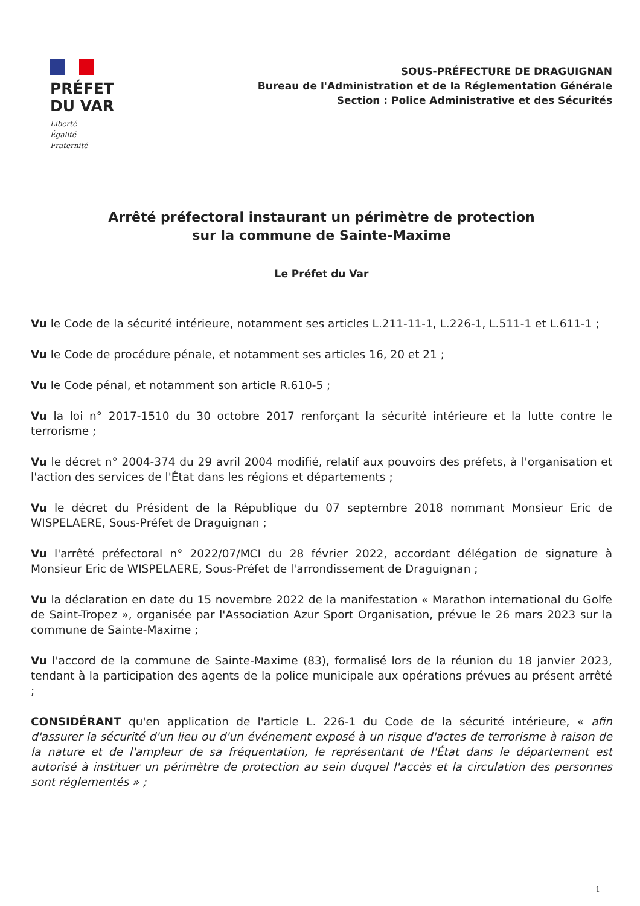PRÉFET
DU VAR
Liberté
Égalité
Fraternité
SOUS-PRÉFECTURE DE DRAGUIGNAN
Bureau de l'Administration et de la Réglementation Générale
Section : Police Administrative et des Sécurités
Arrêté préfectoral instaurant un périmètre de protection
sur la commune de Sainte-Maxime
Le Préfet du Var
Vu le Code de la sécurité intérieure, notamment ses articles L.211-11-1, L.226-1, L.511-1 et L.611-1 ;
Vu le Code de procédure pénale, et notamment ses articles 16, 20 et 21 ;
Vu le Code pénal, et notamment son article R.610-5 ;
Vu la loi n° 2017-1510 du 30 octobre 2017 renforçant la sécurité intérieure et la lutte contre le terrorisme ;
Vu le décret n° 2004-374 du 29 avril 2004 modifié, relatif aux pouvoirs des préfets, à l'organisation et l'action des services de l'État dans les régions et départements ;
Vu le décret du Président de la République du 07 septembre 2018 nommant Monsieur Eric de WISPELAERE, Sous-Préfet de Draguignan ;
Vu l'arrêté préfectoral n° 2022/07/MCI du 28 février 2022, accordant délégation de signature à Monsieur Eric de WISPELAERE, Sous-Préfet de l'arrondissement de Draguignan ;
Vu la déclaration en date du 15 novembre 2022 de la manifestation « Marathon international du Golfe de Saint-Tropez », organisée par l'Association Azur Sport Organisation, prévue le 26 mars 2023 sur la commune de Sainte-Maxime ;
Vu l'accord de la commune de Sainte-Maxime (83), formalisé lors de la réunion du 18 janvier 2023, tendant à la participation des agents de la police municipale aux opérations prévues au présent arrêté ;
CONSIDÉRANT qu'en application de l'article L. 226-1 du Code de la sécurité intérieure, « afin d'assurer la sécurité d'un lieu ou d'un événement exposé à un risque d'actes de terrorisme à raison de la nature et de l'ampleur de sa fréquentation, le représentant de l'État dans le département est autorisé à instituer un périmètre de protection au sein duquel l'accès et la circulation des personnes sont réglementés » ;
1